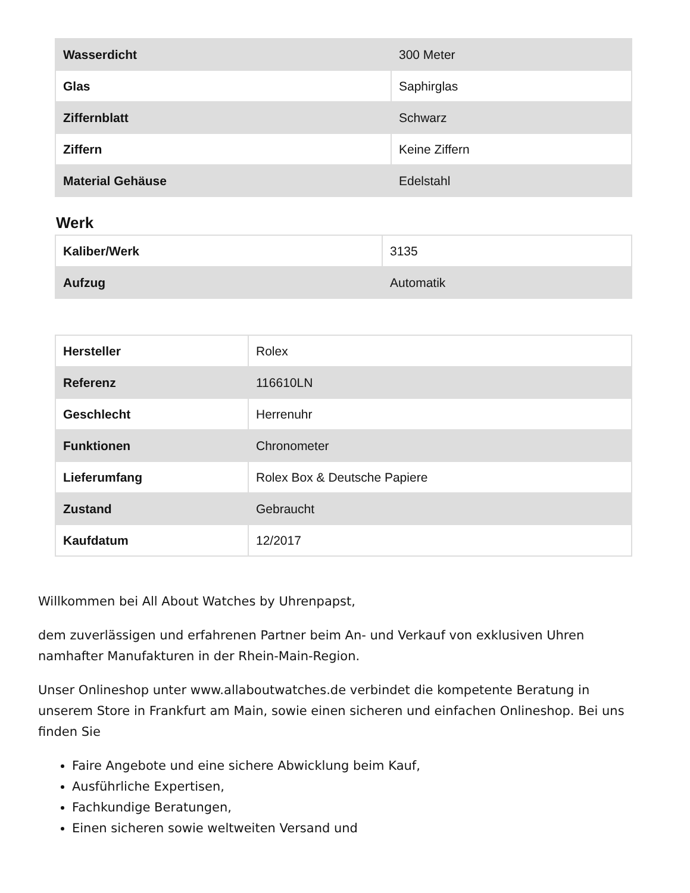| Wasserdicht | 300 Meter |
| Glas | Saphirglas |
| Ziffernblatt | Schwarz |
| Ziffern | Keine Ziffern |
| Material Gehäuse | Edelstahl |
Werk
| Kaliber/Werk | 3135 |
| Aufzug | Automatik |
| Hersteller | Rolex |
| Referenz | 116610LN |
| Geschlecht | Herrenuhr |
| Funktionen | Chronometer |
| Lieferumfang | Rolex Box & Deutsche Papiere |
| Zustand | Gebraucht |
| Kaufdatum | 12/2017 |
Willkommen bei All About Watches by Uhrenpapst,
dem zuverlässigen und erfahrenen Partner beim An- und Verkauf von exklusiven Uhren namhafter Manufakturen in der Rhein-Main-Region.
Unser Onlineshop unter www.allaboutwatches.de verbindet die kompetente Beratung in unserem Store in Frankfurt am Main, sowie einen sicheren und einfachen Onlineshop. Bei uns finden Sie
Faire Angebote und eine sichere Abwicklung beim Kauf,
Ausführliche Expertisen,
Fachkundige Beratungen,
Einen sicheren sowie weltweiten Versand und